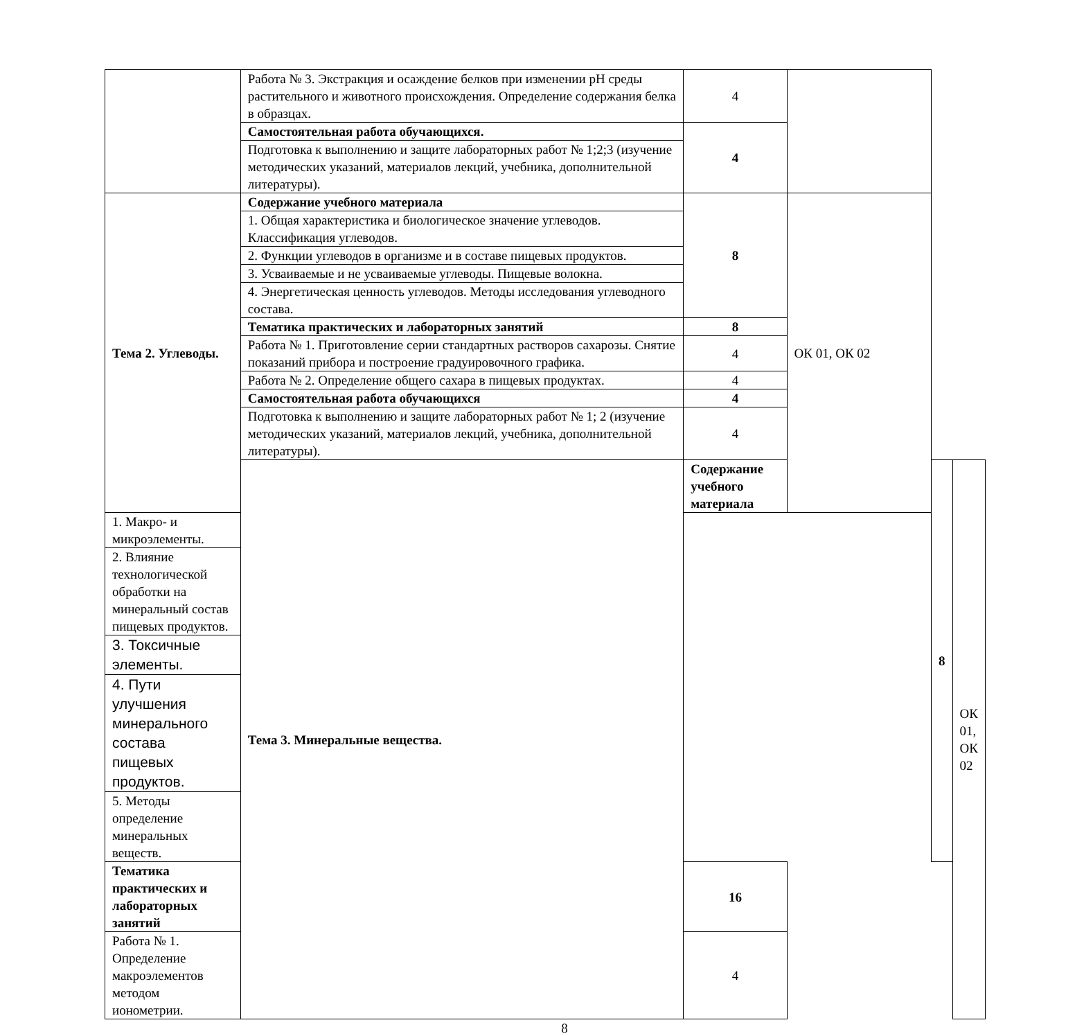| | Работа № 3. Экстракция и осаждение белков при изменении рН среды растительного и животного происхождения. Определение содержания белка в образцах. | 4 | | | |
| | Самостоятельная работа обучающихся. | 4 | | | |
| | Подготовка к выполнению и защите лабораторных работ № 1;2;3 (изучение методических указаний, материалов лекций, учебника, дополнительной литературы). | | | | |
| Тема 2. Углеводы. | Содержание учебного материала | 8 | ОК 01, ОК 02 | | |
| | 1. Общая характеристика и биологическое значение углеводов. Классификация углеводов. | | | | |
| | 2. Функции углеводов в организме и в составе пищевых продуктов. | | | | |
| | 3. Усваиваемые и не усваиваемые углеводы. Пищевые волокна. | | | | |
| | 4. Энергетическая ценность углеводов. Методы исследования углеводного состава. | | | | |
| | Тематика практических и лабораторных занятий | 8 | | | |
| | Работа № 1. Приготовление серии стандартных растворов сахарозы. Снятие показаний прибора и построение градуировочного графика. | 4 | | | |
| | Работа № 2. Определение общего сахара в пищевых продуктах. | 4 | | | |
| | Самостоятельная работа обучающихся | 4 | | | |
| | Подготовка к выполнению и защите лабораторных работ № 1; 2 (изучение методических указаний, материалов лекций, учебника, дополнительной литературы). | 4 | | | |
| | Тема 3. Минеральные вещества. | Содержание учебного материала | | 8 | ОК 01, ОК 02 |
| 1. Макро- и микроэлементы. | | | | | |
| 2. Влияние технологической обработки на минеральный состав пищевых продуктов. | | | | | |
| 3. Токсичные элементы. | | | | | |
| 4. Пути улучшения минерального состава пищевых продуктов. | | | | | |
| 5. Методы определение минеральных веществ. | | | | | |
| Тематика практических и лабораторных занятий | | 16 | | | |
| Работа № 1. Определение макроэлементов методом ионометрии. | | 4 | | | |
8